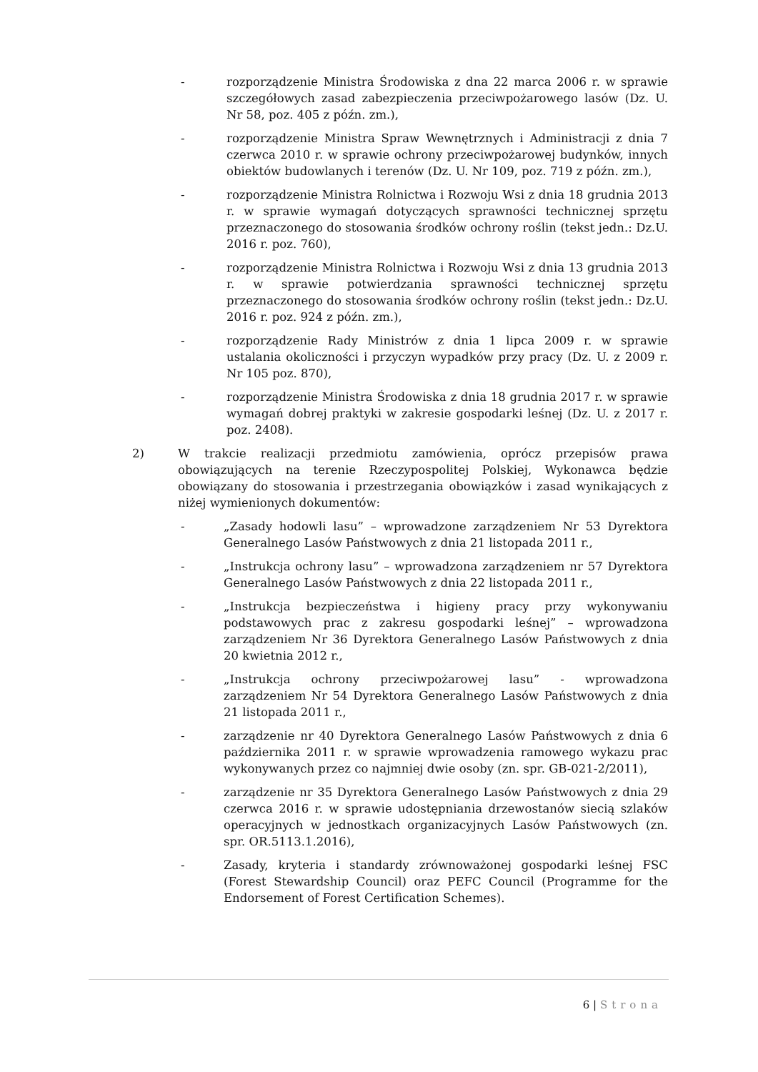- rozporządzenie Ministra Środowiska z dna 22 marca 2006 r. w sprawie szczegółowych zasad zabezpieczenia przeciwpożarowego lasów (Dz. U. Nr 58, poz. 405 z późn. zm.),
- rozporządzenie Ministra Spraw Wewnętrznych i Administracji z dnia 7 czerwca 2010 r. w sprawie ochrony przeciwpożarowej budynków, innych obiektów budowlanych i terenów (Dz. U. Nr 109, poz. 719 z późn. zm.),
- rozporządzenie Ministra Rolnictwa i Rozwoju Wsi z dnia 18 grudnia 2013 r. w sprawie wymagań dotyczących sprawności technicznej sprzętu przeznaczonego do stosowania środków ochrony roślin (tekst jedn.: Dz.U. 2016 r. poz. 760),
- rozporządzenie Ministra Rolnictwa i Rozwoju Wsi z dnia 13 grudnia 2013 r. w sprawie potwierdzania sprawności technicznej sprzętu przeznaczonego do stosowania środków ochrony roślin (tekst jedn.: Dz.U. 2016 r. poz. 924 z późn. zm.),
- rozporządzenie Rady Ministrów z dnia 1 lipca 2009 r. w sprawie ustalania okoliczności i przyczyn wypadków przy pracy (Dz. U. z 2009 r. Nr 105 poz. 870),
- rozporządzenie Ministra Środowiska z dnia 18 grudnia 2017 r. w sprawie wymagań dobrej praktyki w zakresie gospodarki leśnej (Dz. U. z 2017 r. poz. 2408).
2) W trakcie realizacji przedmiotu zamówienia, oprócz przepisów prawa obowiązujących na terenie Rzeczypospolitej Polskiej, Wykonawca będzie obowiązany do stosowania i przestrzegania obowiązków i zasad wynikających z niżej wymienionych dokumentów:
- „Zasady hodowli lasu” – wprowadzone zarządzeniem Nr 53 Dyrektora Generalnego Lasów Państwowych z dnia 21 listopada 2011 r.,
- „Instrukcja ochrony lasu” – wprowadzona zarządzeniem nr 57 Dyrektora Generalnego Lasów Państwowych z dnia 22 listopada 2011 r.,
- „Instrukcja bezpieczeństwa i higieny pracy przy wykonywaniu podstawowych prac z zakresu gospodarki leśnej” – wprowadzona zarządzeniem Nr 36 Dyrektora Generalnego Lasów Państwowych z dnia 20 kwietnia 2012 r.,
- „Instrukcja ochrony przeciwpożarowej lasu” - wprowadzona zarządzeniem Nr 54 Dyrektora Generalnego Lasów Państwowych z dnia 21 listopada 2011 r.,
- zarządzenie nr 40 Dyrektora Generalnego Lasów Państwowych z dnia 6 października 2011 r. w sprawie wprowadzenia ramowego wykazu prac wykonywanych przez co najmniej dwie osoby (zn. spr. GB-021-2/2011),
- zarządzenie nr 35 Dyrektora Generalnego Lasów Państwowych z dnia 29 czerwca 2016 r. w sprawie udostępniania drzewostanów siecią szlaków operacyjnych w jednostkach organizacyjnych Lasów Państwowych (zn. spr. OR.5113.1.2016),
- Zasady, kryteria i standardy zrównoważonej gospodarki leśnej FSC (Forest Stewardship Council) oraz PEFC Council (Programme for the Endorsement of Forest Certification Schemes).
6 | Strona